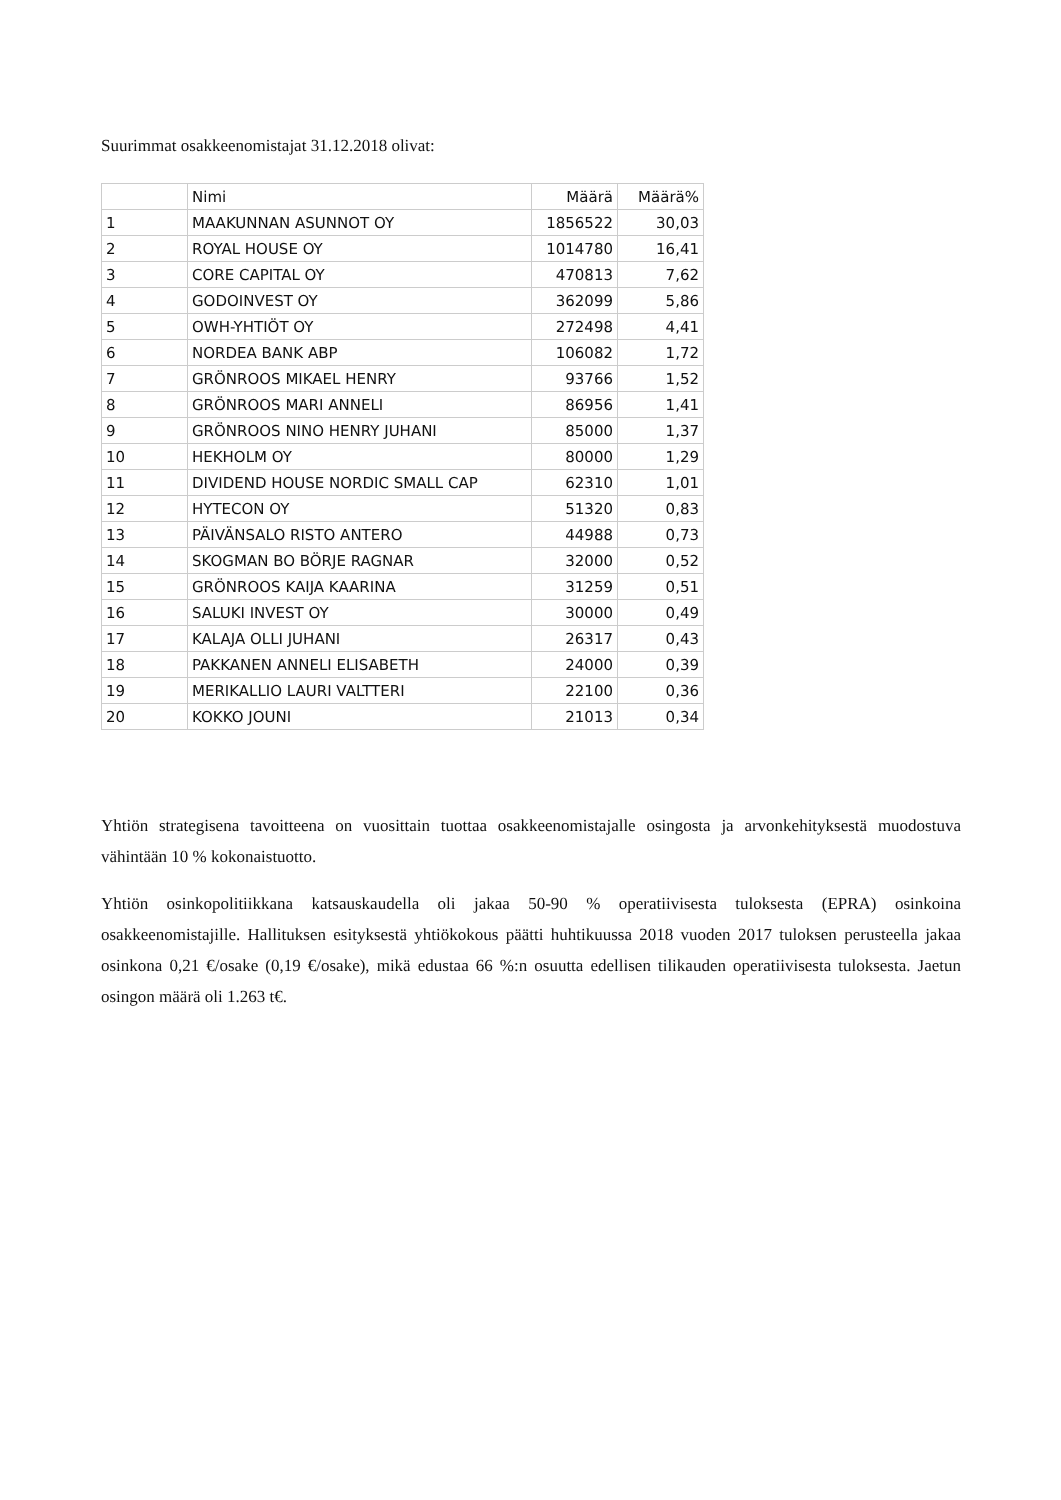Suurimmat osakkeenomistajat 31.12.2018 olivat:
| | Nimi | Määrä | Määrä% |
| --- | --- | --- | --- |
| 1 | MAAKUNNAN ASUNNOT OY | 1856522 | 30,03 |
| 2 | ROYAL HOUSE OY | 1014780 | 16,41 |
| 3 | CORE CAPITAL OY | 470813 | 7,62 |
| 4 | GODOINVEST OY | 362099 | 5,86 |
| 5 | OWH-YHTIÖT OY | 272498 | 4,41 |
| 6 | NORDEA BANK ABP | 106082 | 1,72 |
| 7 | GRÖNROOS MIKAEL HENRY | 93766 | 1,52 |
| 8 | GRÖNROOS MARI ANNELI | 86956 | 1,41 |
| 9 | GRÖNROOS NINO HENRY JUHANI | 85000 | 1,37 |
| 10 | HEKHOLM OY | 80000 | 1,29 |
| 11 | DIVIDEND HOUSE NORDIC SMALL CAP | 62310 | 1,01 |
| 12 | HYTECON OY | 51320 | 0,83 |
| 13 | PÄIVÄNSALO RISTO ANTERO | 44988 | 0,73 |
| 14 | SKOGMAN BO BÖRJE RAGNAR | 32000 | 0,52 |
| 15 | GRÖNROOS KAIJA KAARINA | 31259 | 0,51 |
| 16 | SALUKI INVEST OY | 30000 | 0,49 |
| 17 | KALAJA OLLI JUHANI | 26317 | 0,43 |
| 18 | PAKKANEN ANNELI ELISABETH | 24000 | 0,39 |
| 19 | MERIKALLIO LAURI VALTTERI | 22100 | 0,36 |
| 20 | KOKKO JOUNI | 21013 | 0,34 |
Yhtiön strategisena tavoitteena on vuosittain tuottaa osakkeenomistajalle osingosta ja arvonkehityksestä muodostuva vähintään 10 % kokonaistuotto.
Yhtiön osinkopolitiikkana katsauskaudella oli jakaa 50-90 % operatiivisesta tuloksesta (EPRA) osinkoina osakkeenomistajille. Hallituksen esityksestä yhtiökokous päätti huhtikuussa 2018 vuoden 2017 tuloksen perusteella jakaa osinkona 0,21 €/osake (0,19 €/osake), mikä edustaa 66 %:n osuutta edellisen tilikauden operatiivisesta tuloksesta. Jaetun osingon määrä oli 1.263 t€.